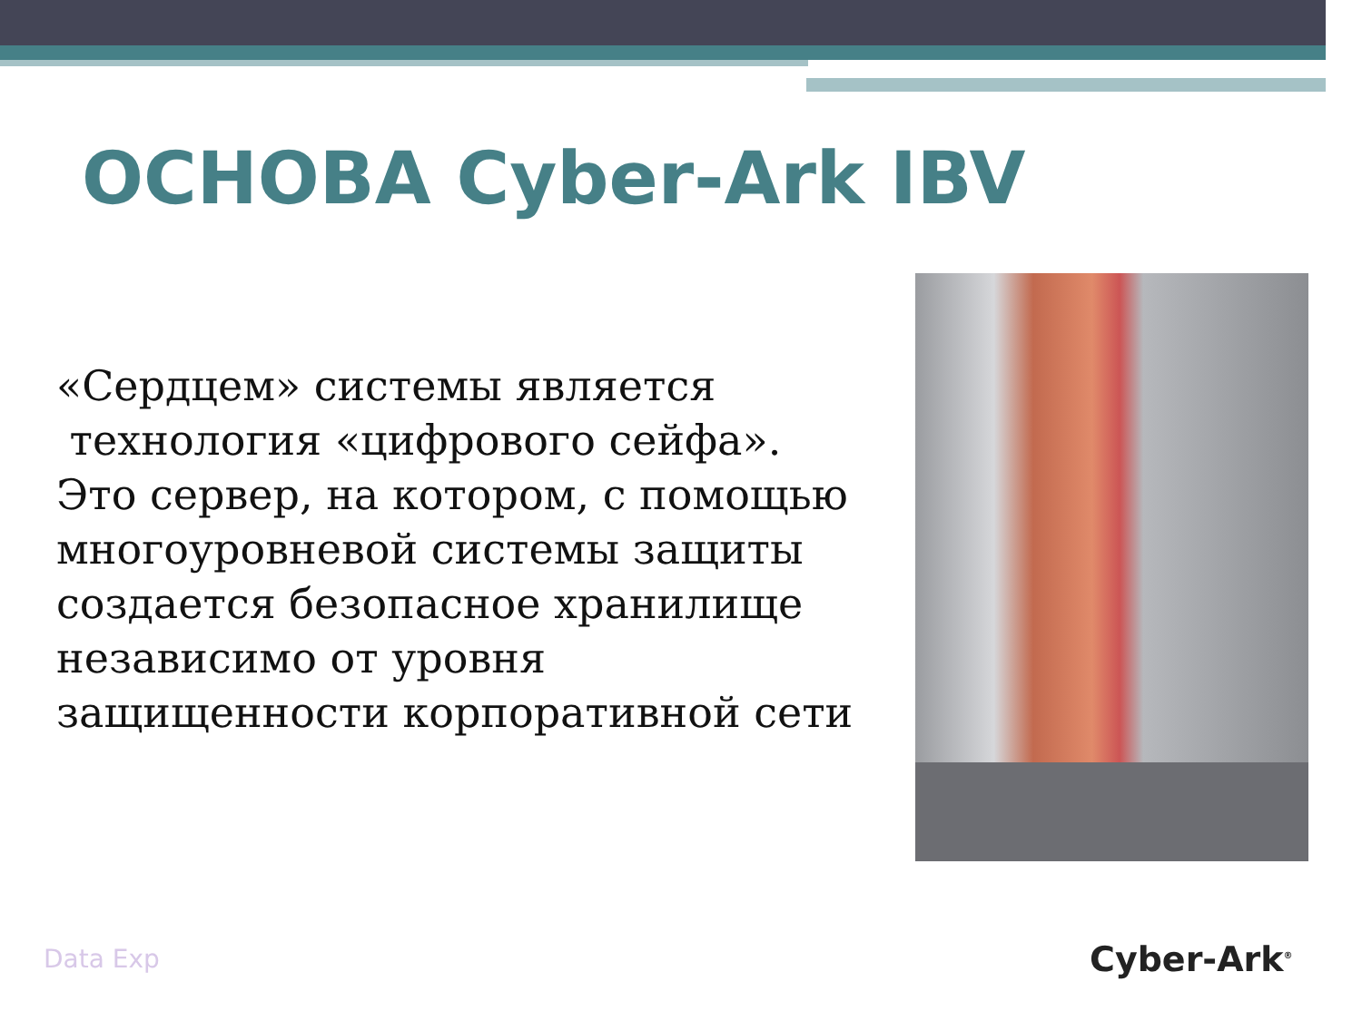ОСНОВА Cyber-Ark IBV
«Сердцем» системы является
технология «цифрового сейфа».
Это сервер, на котором, с помощью многоуровневой системы защиты создается безопасное хранилище независимо от уровня защищенности корпоративной сети
Data Exp Cyber-Ark<sup>®</sup>